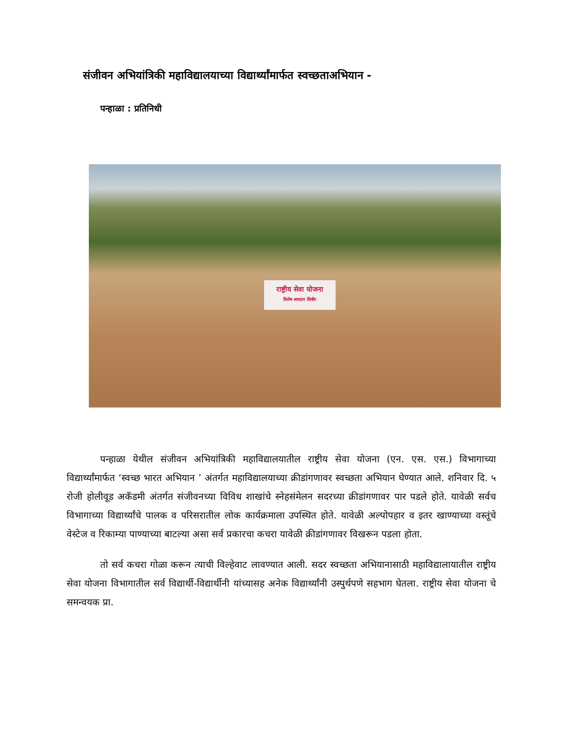संजीवन अभियांत्रिकी महाविद्यालयाच्या विद्यार्थ्यांमार्फत स्वच्छताअभियान -
पन्हाळा : प्रतिनिधी
राष्ट्रीय सेवा योजना
विशेष श्रमदान शिबीर
पन्हाळा येथील संजीवन अभियांत्रिकी महाविद्यालयातील राष्ट्रीय सेवा योजना (एन. एस. एस.) विभागाच्या विद्यार्थ्यांमार्फत ‘स्वच्छ भारत अभियान ’ अंतर्गत महाविद्यालयाच्या क्रीडांगणावर स्वच्छता अभियान घेण्यात आले. शनिवार दि. ५ रोजी होलीवूड अकॅडमी अंतर्गत संजीवनच्या विविध शाखांचे स्नेहसंमेलन सदरच्या क्रीडांगणावर पार पडले होते. यावेळी सर्वच विभागाच्या विद्यार्थ्यांचे पालक व परिसरातील लोक कार्यक्रमाला उपस्थित होते. यावेळी अल्पोपहार व इतर खाण्याच्या वस्तूंचे वेस्टेज व रिकाम्या पाण्याच्या बाटल्या असा सर्व प्रकारचा कचरा यावेळी क्रीडांगणावर विखरून पडला होता.
तो सर्व कचरा गोळा करून त्याची विल्हेवाट लावण्यात आली. सदर स्वच्छता अभियानासाठी महाविद्यालायातील राष्ट्रीय सेवा योजना विभागातील सर्व विद्यार्थी-विद्यार्थीनी यांच्यासह अनेक विद्यार्थ्यांनी उस्पुर्थपणे सहभाग घेतला. राष्ट्रीय सेवा योजना चे समन्वयक प्रा.